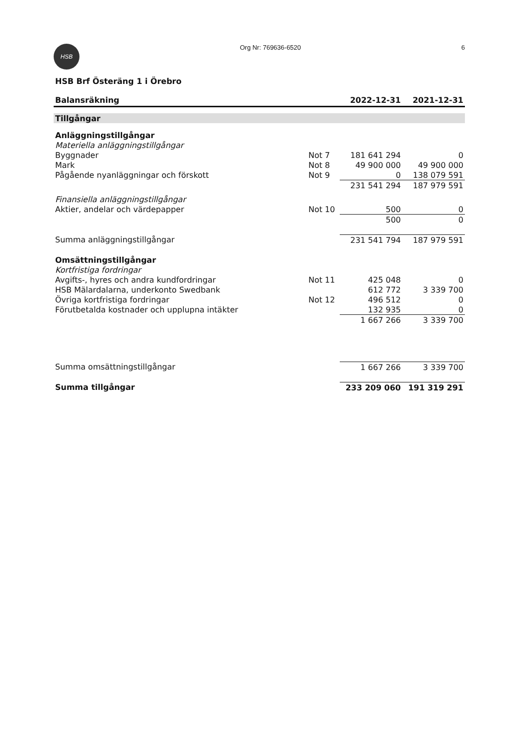HSB
Org Nr: 769636-6520 6
HSB Brf Österäng 1 i Örebro
| Balansräkning | | 2022-12-31 | 2021-12-31 |
| --- | --- | --- | --- |
| Tillgångar | | | |
| Anläggningstillgångar | | | |
| Materiella anläggningstillgångar | | | |
| Byggnader | Not 7 | 181 641 294 | 0 |
| Mark | Not 8 | 49 900 000 | 49 900 000 |
| Pågående nyanläggningar och förskott | Not 9 | 0 | 138 079 591 |
| | | 231 541 294 | 187 979 591 |
| Finansiella anläggningstillgångar | | | |
| Aktier, andelar och värdepapper | Not 10 | 500 | 0 |
| | | 500 | 0 |
| Summa anläggningstillgångar | | 231 541 794 | 187 979 591 |
| Omsättningstillgångar | | | |
| Kortfristiga fordringar | | | |
| Avgifts-, hyres och andra kundfordringar | Not 11 | 425 048 | 0 |
| HSB Mälardalarna, underkonto Swedbank | | 612 772 | 3 339 700 |
| Övriga kortfristiga fordringar | Not 12 | 496 512 | 0 |
| Förutbetalda kostnader och upplupna intäkter | | 132 935 | 0 |
| | | 1 667 266 | 3 339 700 |
| Summa omsättningstillgångar | | 1 667 266 | 3 339 700 |
| Summa tillgångar | | 233 209 060 | 191 319 291 |